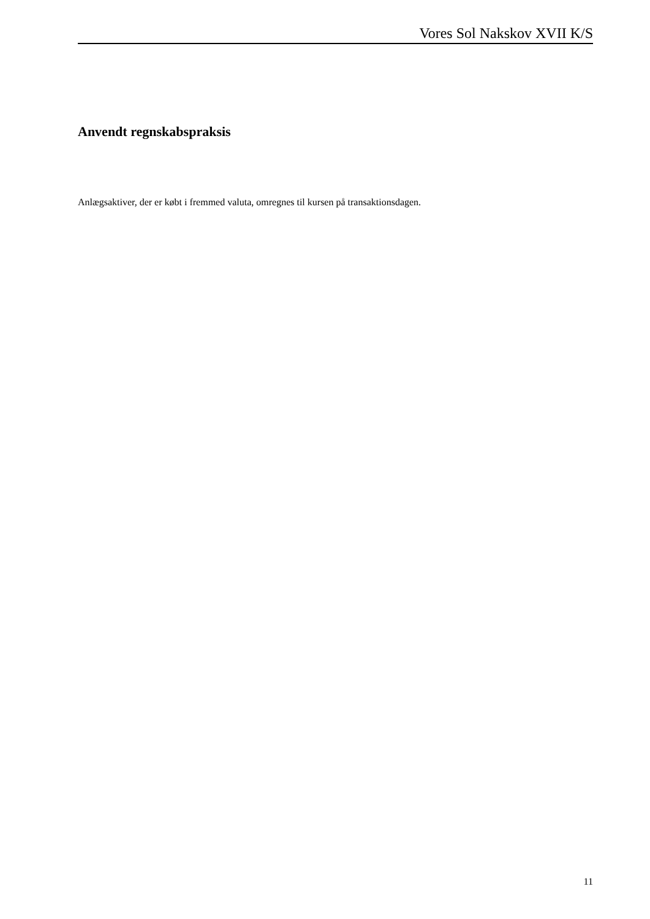Vores Sol Nakskov XVII K/S
Anvendt regnskabspraksis
Anlægsaktiver, der er købt i fremmed valuta, omregnes til kursen på transaktionsdagen.
11